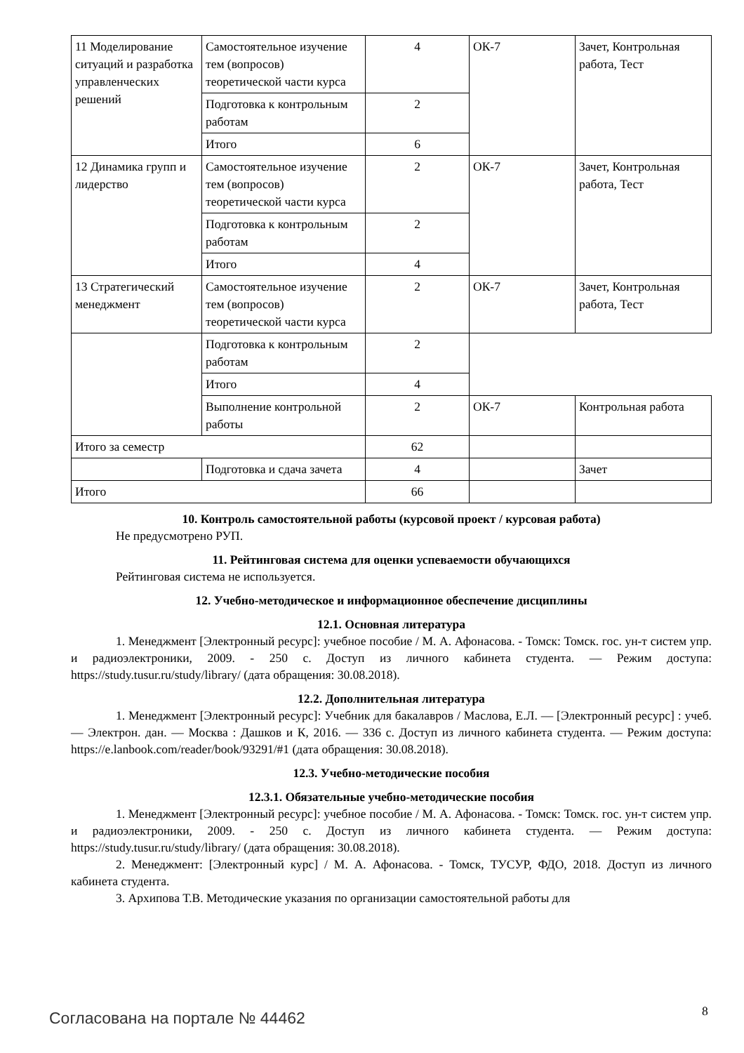| 11 Моделирование ситуаций и разработка управленческих решений | Самостоятельное изучение тем (вопросов) теоретической части курса | 4 | ОК-7 | Зачет, Контрольная работа, Тест |
| | Подготовка к контрольным работам | 2 | | |
| | Итого | 6 | | |
| 12 Динамика групп и лидерство | Самостоятельное изучение тем (вопросов) теоретической части курса | 2 | ОК-7 | Зачет, Контрольная работа, Тест |
| | Подготовка к контрольным работам | 2 | | |
| | Итого | 4 | | |
| 13 Стратегический менеджмент | Самостоятельное изучение тем (вопросов) теоретической части курса | 2 | ОК-7 | Зачет, Контрольная работа, Тест |
| | Подготовка к контрольным работам | 2 | | |
| | Итого | 4 | | |
| | Выполнение контрольной работы | 2 | ОК-7 | Контрольная работа |
| Итого за семестр | | 62 | | |
| | Подготовка и сдача зачета | 4 | | Зачет |
| Итого | | 66 | | |
10. Контроль самостоятельной работы (курсовой проект / курсовая работа)
Не предусмотрено РУП.
11. Рейтинговая система для оценки успеваемости обучающихся
Рейтинговая система не используется.
12. Учебно-методическое и информационное обеспечение дисциплины
12.1. Основная литература
1. Менеджмент [Электронный ресурс]: учебное пособие / М. А. Афонасова. - Томск: Томск. гос. ун-т систем упр. и радиоэлектроники, 2009. - 250 с. Доступ из личного кабинета студента. — Режим доступа: https://study.tusur.ru/study/library/ (дата обращения: 30.08.2018).
12.2. Дополнительная литература
1. Менеджмент [Электронный ресурс]: Учебник для бакалавров / Маслова, Е.Л. — [Электронный ресурс] : учеб. — Электрон. дан. — Москва : Дашков и К, 2016. — 336 с. Доступ из личного кабинета студента. — Режим доступа: https://e.lanbook.com/reader/book/93291/#1 (дата обращения: 30.08.2018).
12.3. Учебно-методические пособия
12.3.1. Обязательные учебно-методические пособия
1. Менеджмент [Электронный ресурс]: учебное пособие / М. А. Афонасова. - Томск: Томск. гос. ун-т систем упр. и радиоэлектроники, 2009. - 250 с. Доступ из личного кабинета студента. — Режим доступа: https://study.tusur.ru/study/library/ (дата обращения: 30.08.2018).
2. Менеджмент: [Электронный курс] / М. А. Афонасова. - Томск, ТУСУР, ФДО, 2018. Доступ из личного кабинета студента.
3. Архипова Т.В. Методические указания по организации самостоятельной работы для
Согласована на портале № 44462 8